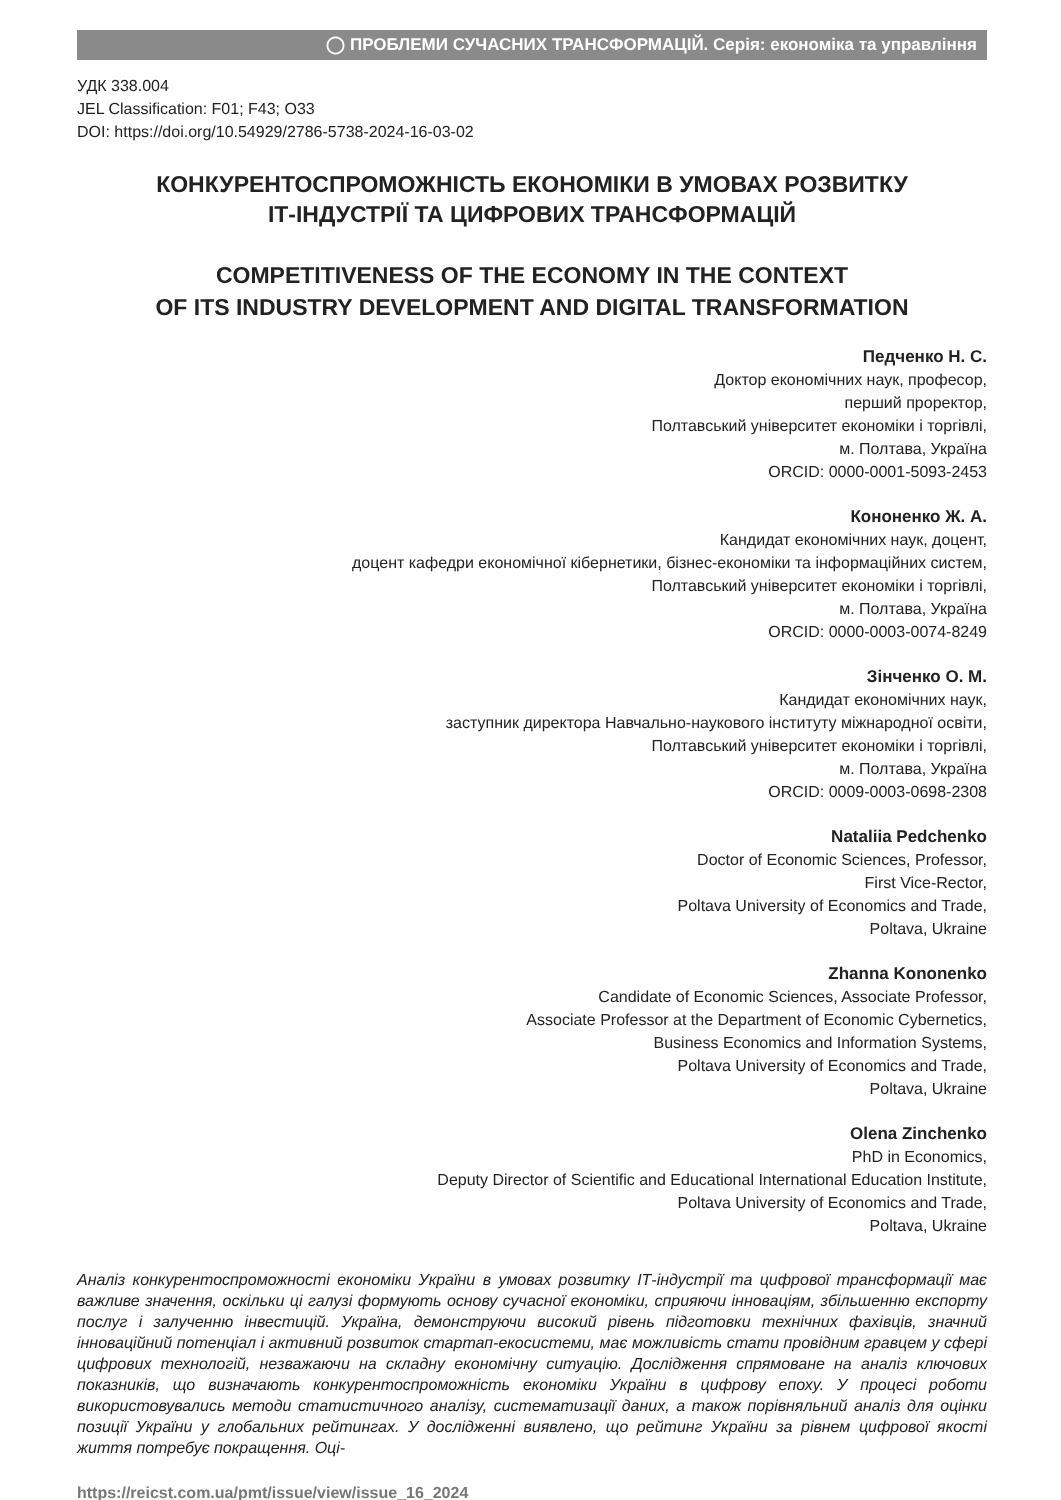◯ ПРОБЛЕМИ СУЧАСНИХ ТРАНСФОРМАЦІЙ. Серія: економіка та управління
УДК 338.004
JEL Classification: F01; F43; O33
DOI: https://doi.org/10.54929/2786-5738-2024-16-03-02
КОНКУРЕНТОСПРОМОЖНІСТЬ ЕКОНОМІКИ В УМОВАХ РОЗВИТКУ
ІТ-ІНДУСТРІЇ ТА ЦИФРОВИХ ТРАНСФОРМАЦІЙ
COMPETITIVENESS OF THE ECONOMY IN THE CONTEXT
OF ITS INDUSTRY DEVELOPMENT AND DIGITAL TRANSFORMATION
Педченко Н. С.
Доктор економічних наук, професор,
перший проректор,
Полтавський університет економіки і торгівлі,
м. Полтава, Україна
ORCID: 0000-0001-5093-2453
Кононенко Ж. А.
Кандидат економічних наук, доцент,
доцент кафедри економічної кібернетики, бізнес-економіки та інформаційних систем,
Полтавський університет економіки і торгівлі,
м. Полтава, Україна
ORCID: 0000-0003-0074-8249
Зінченко О. М.
Кандидат економічних наук,
заступник директора Навчально-наукового інституту міжнародної освіти,
Полтавський університет економіки і торгівлі,
м. Полтава, Україна
ORCID: 0009-0003-0698-2308
Nataliia Pedchenko
Doctor of Economic Sciences, Professor,
First Vice-Rector,
Poltava University of Economics and Trade,
Poltava, Ukraine
Zhanna Kononenko
Candidate of Economic Sciences, Associate Professor,
Associate Professor at the Department of Economic Cybernetics,
Business Economics and Information Systems,
Poltava University of Economics and Trade,
Poltava, Ukraine
Olena Zinchenko
PhD in Economics,
Deputy Director of Scientific and Educational International Education Institute,
Poltava University of Economics and Trade,
Poltava, Ukraine
Аналіз конкурентоспроможності економіки України в умовах розвитку ІТ-індустрії та цифрової трансформації має важливе значення, оскільки ці галузі формують основу сучасної економіки, сприяючи інноваціям, збільшенню експорту послуг і залученню інвестицій. Україна, демонструючи високий рівень підготовки технічних фахівців, значний інноваційний потенціал і активний розвиток стартап-екосистеми, має можливість стати провідним гравцем у сфері цифрових технологій, незважаючи на складну економічну ситуацію. Дослідження спрямоване на аналіз ключових показників, що визначають конкурентоспроможність економіки України в цифрову епоху. У процесі роботи використовувались методи статистичного аналізу, систематизації даних, а також порівняльний аналіз для оцінки позиції України у глобальних рейтингах. У дослідженні виявлено, що рейтинг України за рівнем цифрової якості життя потребує покращення. Оці-
https://reicst.com.ua/pmt/issue/view/issue_16_2024